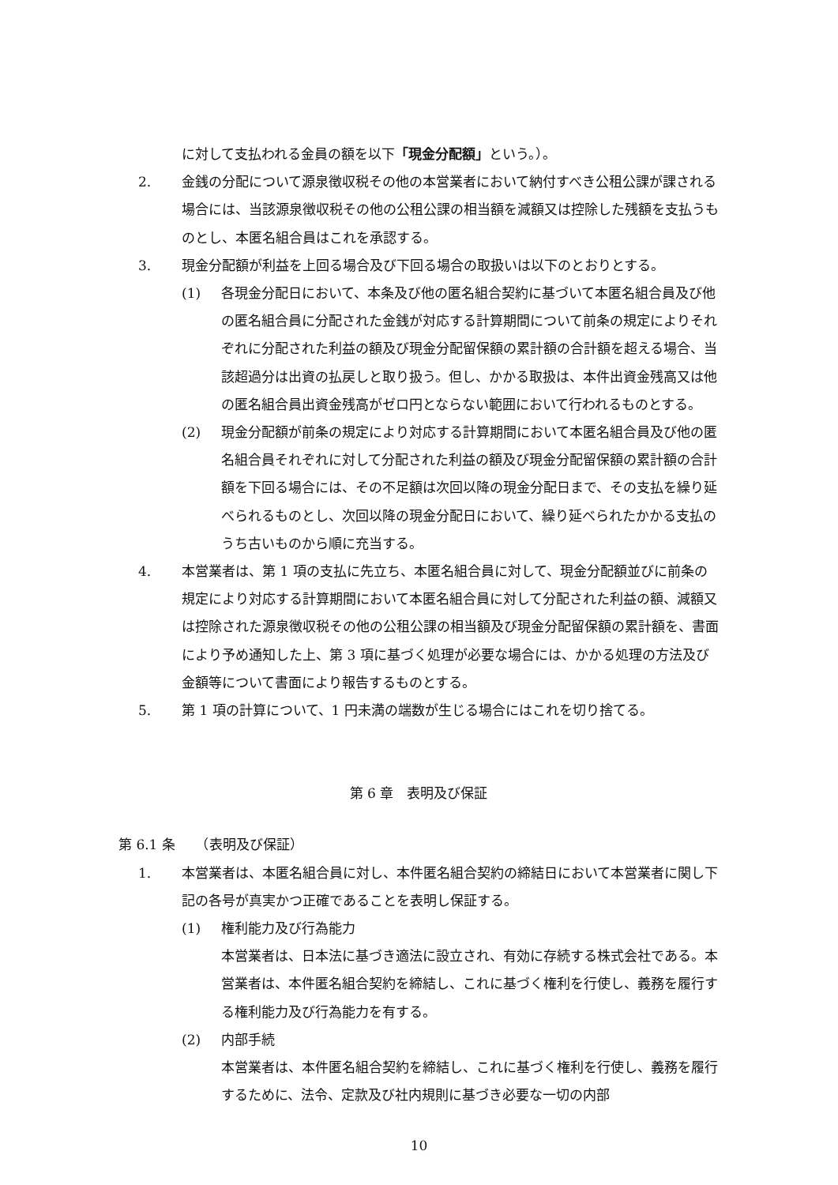に対して支払われる金員の額を以下「現金分配額」という。）。
2. 金銭の分配について源泉徴収税その他の本営業者において納付すべき公租公課が課される場合には、当該源泉徴収税その他の公租公課の相当額を減額又は控除した残額を支払うものとし、本匿名組合員はこれを承認する。
3. 現金分配額が利益を上回る場合及び下回る場合の取扱いは以下のとおりとする。
(1) 各現金分配日において、本条及び他の匿名組合契約に基づいて本匿名組合員及び他の匿名組合員に分配された金銭が対応する計算期間について前条の規定によりそれぞれに分配された利益の額及び現金分配留保額の累計額の合計額を超える場合、当該超過分は出資の払戻しと取り扱う。但し、かかる取扱は、本件出資金残高又は他の匿名組合員出資金残高がゼロ円とならない範囲において行われるものとする。
(2) 現金分配額が前条の規定により対応する計算期間において本匿名組合員及び他の匿名組合員それぞれに対して分配された利益の額及び現金分配留保額の累計額の合計額を下回る場合には、その不足額は次回以降の現金分配日まで、その支払を繰り延べられるものとし、次回以降の現金分配日において、繰り延べられたかかる支払のうち古いものから順に充当する。
4. 本営業者は、第 1 項の支払に先立ち、本匿名組合員に対して、現金分配額並びに前条の規定により対応する計算期間において本匿名組合員に対して分配された利益の額、減額又は控除された源泉徴収税その他の公租公課の相当額及び現金分配留保額の累計額を、書面により予め通知した上、第 3 項に基づく処理が必要な場合には、かかる処理の方法及び金額等について書面により報告するものとする。
5. 第 1 項の計算について、1 円未満の端数が生じる場合にはこれを切り捨てる。
第 6 章　表明及び保証
第 6.1 条　　（表明及び保証）
1. 本営業者は、本匿名組合員に対し、本件匿名組合契約の締結日において本営業者に関し下記の各号が真実かつ正確であることを表明し保証する。
(1) 権利能力及び行為能力
本営業者は、日本法に基づき適法に設立され、有効に存続する株式会社である。本営業者は、本件匿名組合契約を締結し、これに基づく権利を行使し、義務を履行する権利能力及び行為能力を有する。
(2) 内部手続
本営業者は、本件匿名組合契約を締結し、これに基づく権利を行使し、義務を履行するために、法令、定款及び社内規則に基づき必要な一切の内部
10